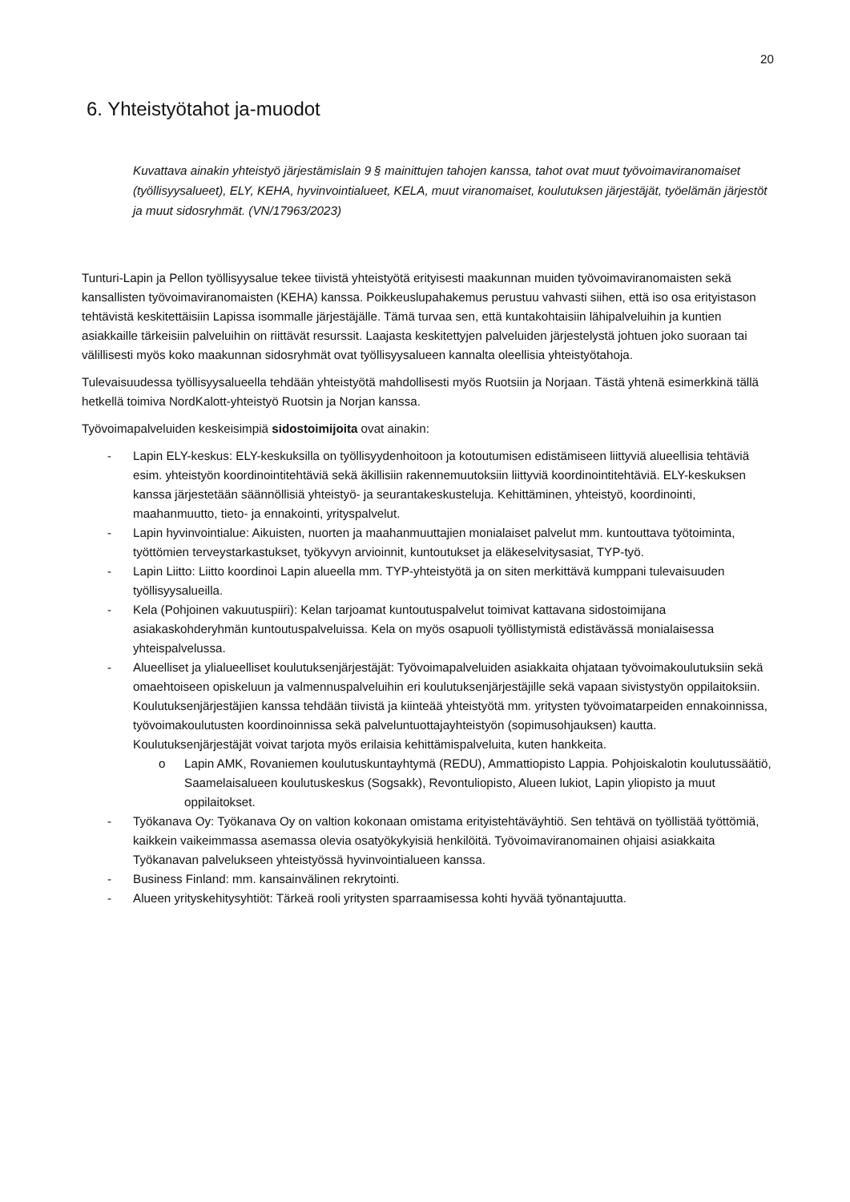20
6. Yhteistyötahot ja-muodot
Kuvattava ainakin yhteistyö järjestämislain 9 § mainittujen tahojen kanssa, tahot ovat muut työvoimaviranomaiset (työllisyysalueet), ELY, KEHA, hyvinvointialueet, KELA, muut viranomaiset, koulutuksen järjestäjät, työelämän järjestöt ja muut sidosryhmät. (VN/17963/2023)
Tunturi-Lapin ja Pellon työllisyysalue tekee tiivistä yhteistyötä erityisesti maakunnan muiden työvoimaviranomaisten sekä kansallisten työvoimaviranomaisten (KEHA) kanssa. Poikkeuslupahakemus perustuu vahvasti siihen, että iso osa erityistason tehtävistä keskitettäisiin Lapissa isommalle järjestäjälle. Tämä turvaa sen, että kuntakohtaisiin lähipalveluihin ja kuntien asiakkaille tärkeisiin palveluihin on riittävät resurssit. Laajasta keskitettyjen palveluiden järjestelystä johtuen joko suoraan tai välillisesti myös koko maakunnan sidosryhmät ovat työllisyysalueen kannalta oleellisia yhteistyötahoja.
Tulevaisuudessa työllisyysalueella tehdään yhteistyötä mahdollisesti myös Ruotsiin ja Norjaan. Tästä yhtenä esimerkkinä tällä hetkellä toimiva NordKalott-yhteistyö Ruotsin ja Norjan kanssa.
Työvoimapalveluiden keskeisimpiä sidostoimijoita ovat ainakin:
- Lapin ELY-keskus: ELY-keskuksilla on työllisyydenhoitoon ja kotoutumisen edistämiseen liittyviä alueellisia tehtäviä esim. yhteistyön koordinointitehtäviä sekä äkillisiin rakennemuutoksiin liittyviä koordinointitehtäviä. ELY-keskuksen kanssa järjestetään säännöllisiä yhteistyö- ja seurantakeskusteluja. Kehittäminen, yhteistyö, koordinointi, maahanmuutto, tieto- ja ennakointi, yrityspalvelut.
- Lapin hyvinvointialue: Aikuisten, nuorten ja maahanmuuttajien monialaiset palvelut mm. kuntouttava työtoiminta, työttömien terveystarkastukset, työkyvyn arvioinnit, kuntoutukset ja eläkeselvitysasiat, TYP-työ.
- Lapin Liitto: Liitto koordinoi Lapin alueella mm. TYP-yhteistyötä ja on siten merkittävä kumppani tulevaisuuden työllisyysalueilla.
- Kela (Pohjoinen vakuutuspiiri): Kelan tarjoamat kuntoutuspalvelut toimivat kattavana sidostoimijana asiakaskohderyhmän kuntoutuspalveluissa. Kela on myös osapuoli työllistymistä edistävässä monialaisessa yhteispalvelussa.
- Alueelliset ja ylialueelliset koulutuksenjärjestäjät: Työvoimapalveluiden asiakkaita ohjataan työvoimakoulutuksiin sekä omaehtoiseen opiskeluun ja valmennuspalveluihin eri koulutuksenjärjestäjille sekä vapaan sivistystyön oppilaitoksiin. Koulutuksenjärjestäjien kanssa tehdään tiivistä ja kiinteää yhteistyötä mm. yritysten työvoimatarpeiden ennakoinnissa, työvoimakoulutusten koordinoinnissa sekä palveluntuottajayhteistyön (sopimusohjauksen) kautta. Koulutuksenjärjestäjät voivat tarjota myös erilaisia kehittämispalveluita, kuten hankkeita.
o Lapin AMK, Rovaniemen koulutuskuntayhtymä (REDU), Ammattiopisto Lappia. Pohjoiskalotin koulutussäätiö, Saamelaisalueen koulutuskeskus (Sogsakk), Revontuliopisto, Alueen lukiot, Lapin yliopisto ja muut oppilaitokset.
- Työkanava Oy: Työkanava Oy on valtion kokonaan omistama erityistehtäväyhtiö. Sen tehtävä on työllistää työttömiä, kaikkein vaikeimmassa asemassa olevia osatyökykyisiä henkilöitä. Työvoimaviranomainen ohjaisi asiakkaita Työkanavan palvelukseen yhteistyössä hyvinvointialueen kanssa.
- Business Finland: mm. kansainvälinen rekrytointi.
- Alueen yrityskehitysyhtiöt: Tärkeä rooli yritysten sparraamisessa kohti hyvää työnantajuutta.